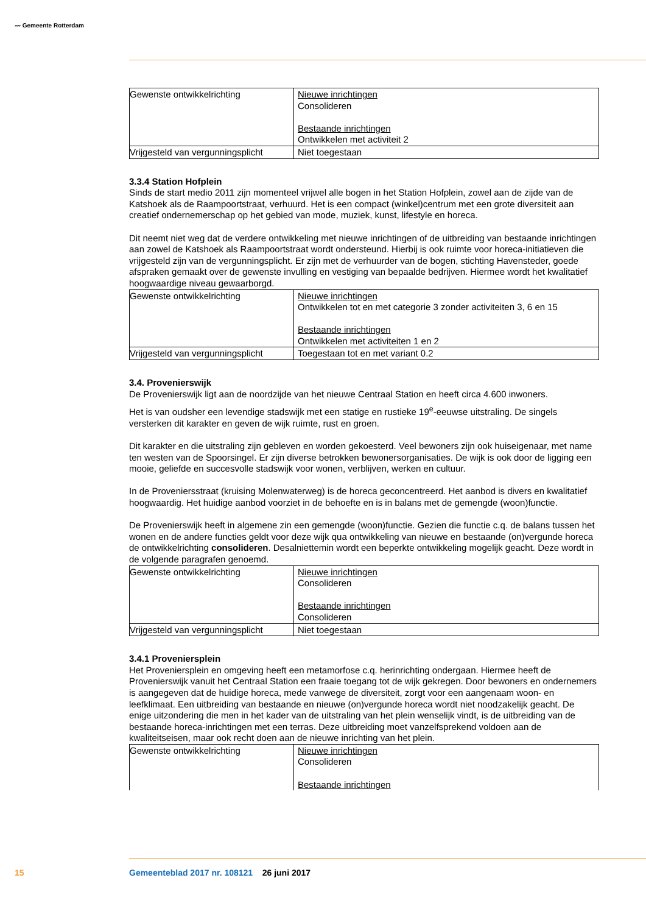〰 Gemeente Rotterdam
| Gewenste ontwikkelrichting | Nieuwe inrichtingen Consolideren Bestaande inrichtingen Ontwikkelen met activiteit 2 |
| Vrijgesteld van vergunningsplicht | Niet toegestaan |
3.3.4 Station Hofplein
Sinds de start medio 2011 zijn momenteel vrijwel alle bogen in het Station Hofplein, zowel aan de zijde van de Katshoek als de Raampoortstraat, verhuurd. Het is een compact (winkel)centrum met een grote diversiteit aan creatief ondernemerschap op het gebied van mode, muziek, kunst, lifestyle en horeca.
Dit neemt niet weg dat de verdere ontwikkeling met nieuwe inrichtingen of de uitbreiding van bestaande inrichtingen aan zowel de Katshoek als Raampoortstraat wordt ondersteund. Hierbij is ook ruimte voor horeca-initiatieven die vrijgesteld zijn van de vergunningsplicht. Er zijn met de verhuurder van de bogen, stichting Havensteder, goede afspraken gemaakt over de gewenste invulling en vestiging van bepaalde bedrijven. Hiermee wordt het kwalitatief hoogwaardige niveau gewaarborgd.
| Gewenste ontwikkelrichting | Nieuwe inrichtingen Ontwikkelen tot en met categorie 3 zonder activiteiten 3, 6 en 15 Bestaande inrichtingen Ontwikkelen met activiteiten 1 en 2 |
| Vrijgesteld van vergunningsplicht | Toegestaan tot en met variant 0.2 |
3.4. Provenierswijk
De Provenierswijk ligt aan de noordzijde van het nieuwe Centraal Station en heeft circa 4.600 inwoners.
Het is van oudsher een levendige stadswijk met een statige en rustieke 19<sup>e</sup>-eeuwse uitstraling. De singels versterken dit karakter en geven de wijk ruimte, rust en groen.
Dit karakter en die uitstraling zijn gebleven en worden gekoesterd. Veel bewoners zijn ook huiseigenaar, met name ten westen van de Spoorsingel. Er zijn diverse betrokken bewonersorganisaties. De wijk is ook door de ligging een mooie, geliefde en succesvolle stadswijk voor wonen, verblijven, werken en cultuur.
In de Proveniersstraat (kruising Molenwaterweg) is de horeca geconcentreerd. Het aanbod is divers en kwalitatief hoogwaardig. Het huidige aanbod voorziet in de behoefte en is in balans met de gemengde (woon)functie.
De Provenierswijk heeft in algemene zin een gemengde (woon)functie. Gezien die functie c.q. de balans tussen het wonen en de andere functies geldt voor deze wijk qua ontwikkeling van nieuwe en bestaande (on)vergunde horeca de ontwikkelrichting consolideren. Desalniettemin wordt een beperkte ontwikkeling mogelijk geacht. Deze wordt in de volgende paragrafen genoemd.
| Gewenste ontwikkelrichting | Nieuwe inrichtingen Consolideren Bestaande inrichtingen Consolideren |
| Vrijgesteld van vergunningsplicht | Niet toegestaan |
3.4.1 Proveniersplein
Het Proveniersplein en omgeving heeft een metamorfose c.q. herinrichting ondergaan. Hiermee heeft de Provenierswijk vanuit het Centraal Station een fraaie toegang tot de wijk gekregen. Door bewoners en ondernemers is aangegeven dat de huidige horeca, mede vanwege de diversiteit, zorgt voor een aangenaam woon- en leefklimaat. Een uitbreiding van bestaande en nieuwe (on)vergunde horeca wordt niet noodzakelijk geacht. De enige uitzondering die men in het kader van de uitstraling van het plein wenselijk vindt, is de uitbreiding van de bestaande horeca-inrichtingen met een terras. Deze uitbreiding moet vanzelfsprekend voldoen aan de kwaliteitseisen, maar ook recht doen aan de nieuwe inrichting van het plein.
| Gewenste ontwikkelrichting | Nieuwe inrichtingen Consolideren Bestaande inrichtingen |
15
Gemeenteblad 2017 nr. 108121 26 juni 2017